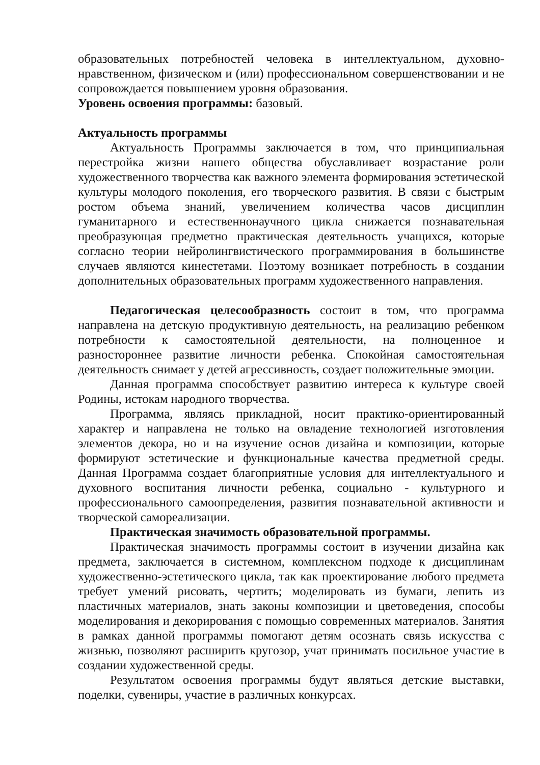образовательных потребностей человека в интеллектуальном, духовно-нравственном, физическом и (или) профессиональном совершенствовании и не сопровождается повышением уровня образования.
Уровень освоения программы: базовый.
Актуальность программы
Актуальность Программы заключается в том, что принципиальная перестройка жизни нашего общества обуславливает возрастание роли художественного творчества как важного элемента формирования эстетической культуры молодого поколения, его творческого развития. В связи с быстрым ростом объема знаний, увеличением количества часов дисциплин гуманитарного и естественнонаучного цикла снижается познавательная преобразующая предметно практическая деятельность учащихся, которые согласно теории нейролингвистического программирования в большинстве случаев являются кинестетами. Поэтому возникает потребность в создании дополнительных образовательных программ художественного направления.
Педагогическая целесообразность состоит в том, что программа направлена на детскую продуктивную деятельность, на реализацию ребенком потребности к самостоятельной деятельности, на полноценное и разностороннее развитие личности ребенка. Спокойная самостоятельная деятельность снимает у детей агрессивность, создает положительные эмоции.
Данная программа способствует развитию интереса к культуре своей Родины, истокам народного творчества.
Программа, являясь прикладной, носит практико-ориентированный характер и направлена не только на овладение технологией изготовления элементов декора, но и на изучение основ дизайна и композиции, которые формируют эстетические и функциональные качества предметной среды. Данная Программа создает благоприятные условия для интеллектуального и духовного воспитания личности ребенка, социально - культурного и профессионального самоопределения, развития познавательной активности и творческой самореализации.
Практическая значимость образовательной программы.
Практическая значимость программы состоит в изучении дизайна как предмета, заключается в системном, комплексном подходе к дисциплинам художественно-эстетического цикла, так как проектирование любого предмета требует умений рисовать, чертить; моделировать из бумаги, лепить из пластичных материалов, знать законы композиции и цветоведения, способы моделирования и декорирования с помощью современных материалов. Занятия в рамках данной программы помогают детям осознать связь искусства с жизнью, позволяют расширить кругозор, учат принимать посильное участие в создании художественной среды.
Результатом освоения программы будут являться детские выставки, поделки, сувениры, участие в различных конкурсах.